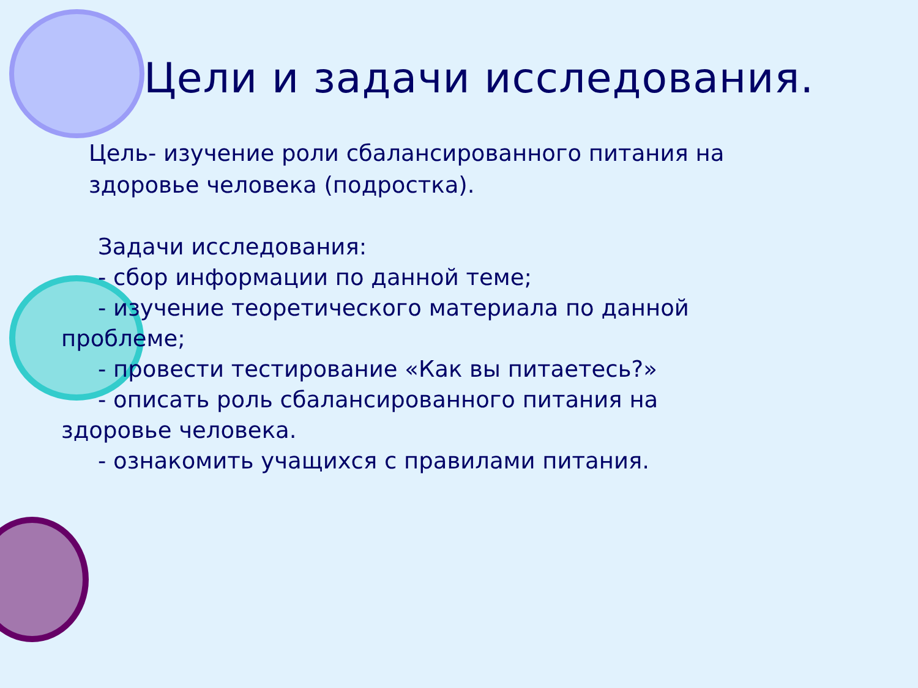Цели и задачи исследования.
Цель- изучение роли сбалансированного питания на здоровье человека (подростка).
Задачи исследования:
- сбор информации по данной теме;
- изучение теоретического материала по данной
проблеме;
- провести тестирование «Как вы питаетесь?»
- описать роль сбалансированного питания на
здоровье человека.
- ознакомить учащихся с правилами питания.